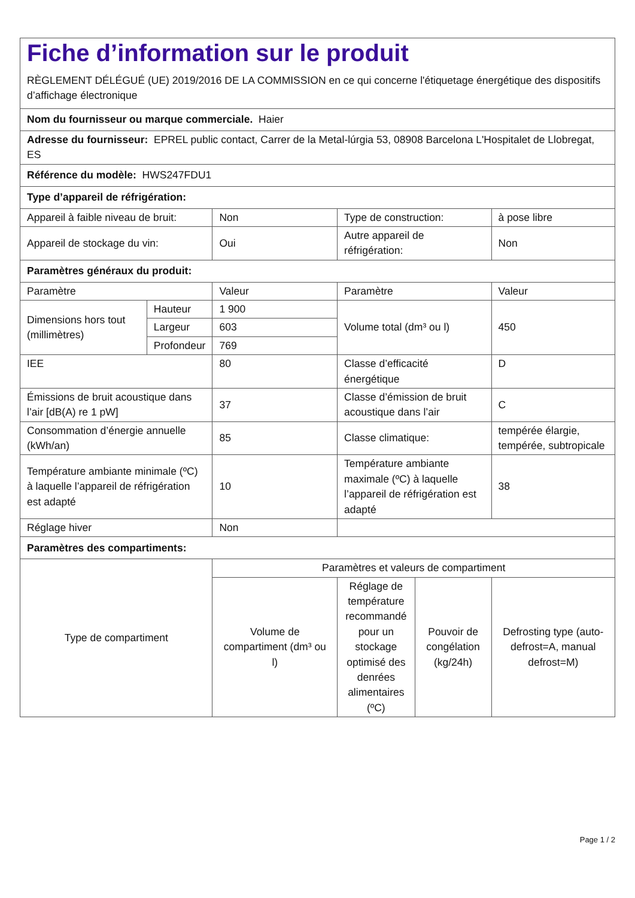| Fiche d’information sur le produit RÈGLEMENT DÉLÉGUÉ (UE) 2019/2016 DE LA COMMISSION en ce qui concerne l'étiquetage énergétique des dispositifs d’affichage électronique | | | | | |
| Nom du fournisseur ou marque commerciale. Haier | | | | | |
| Adresse du fournisseur: EPREL public contact, Carrer de la Metal-lúrgia 53, 08908 Barcelona L'Hospitalet de Llobregat, ES | | | | | |
| Référence du modèle: HWS247FDU1 | | | | | |
| Type d’appareil de réfrigération: | | | | | |
| Appareil à faible niveau de bruit: | | Non | Type de construction: | | à pose libre |
| Appareil de stockage du vin: | | Oui | Autre appareil de réfrigération: | | Non |
| Paramètres généraux du produit: | | | | | |
| Paramètre | | Valeur | Paramètre | | Valeur |
| Dimensions hors tout (millimètres) | Hauteur | 1 900 | Volume total (dm³ ou l) | | 450 |
| | Largeur | 603 | | | |
| | Profondeur | 769 | | | |
| IEE | | 80 | Classe d’efficacité énergétique | | D |
| Émissions de bruit acoustique dans l’air [dB(A) re 1 pW] | | 37 | Classe d’émission de bruit acoustique dans l’air | | C |
| Consommation d’énergie annuelle (kWh/an) | | 85 | Classe climatique: | | tempérée élargie, tempérée, subtropicale |
| Température ambiante minimale (ºC) à laquelle l’appareil de réfrigération est adapté | | 10 | Température ambiante maximale (ºC) à laquelle l’appareil de réfrigération est adapté | | 38 |
| Réglage hiver | | Non | | | |
| Paramètres des compartiments: | | | | | |
| Type de compartiment | | Paramètres et valeurs de compartiment | | | |
| | | Volume de compartiment (dm³ ou l) | Réglage de température recommandé pour un stockage optimisé des denrées alimentaires (ºC) | Pouvoir de congélation (kg/24h) | Defrosting type (auto-defrost=A, manual defrost=M) |
Page 1 / 2